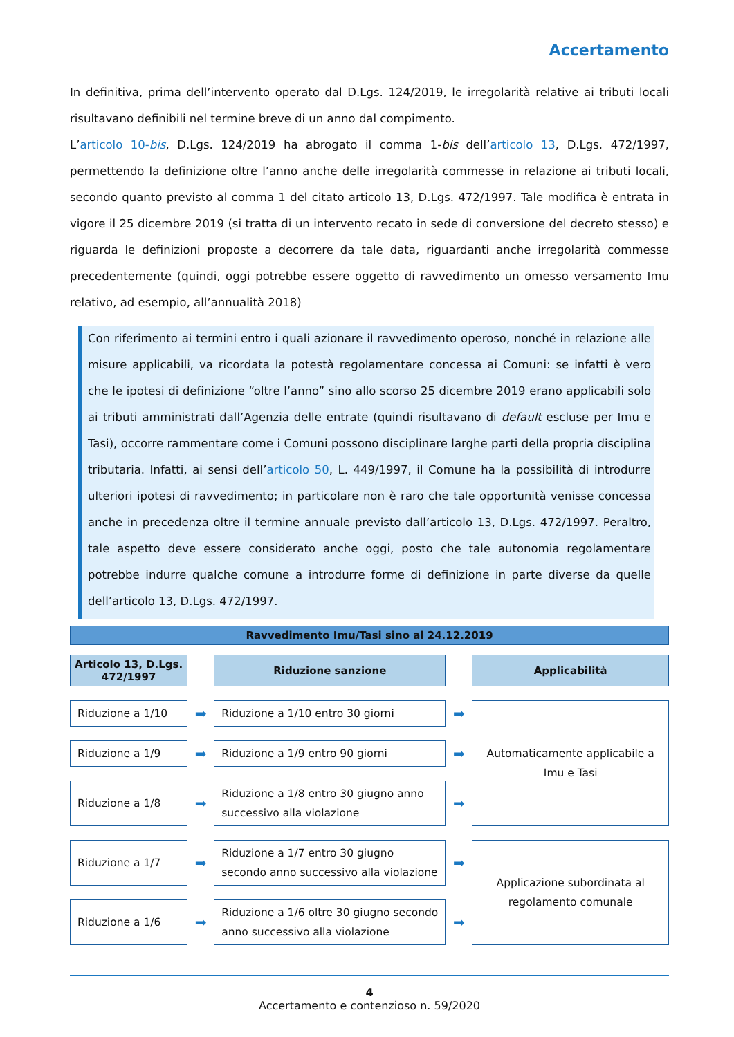Accertamento
In definitiva, prima dell’intervento operato dal D.Lgs. 124/2019, le irregolarità relative ai tributi locali risultavano definibili nel termine breve di un anno dal compimento.
L’articolo 10-bis, D.Lgs. 124/2019 ha abrogato il comma 1-bis dell’articolo 13, D.Lgs. 472/1997, permettendo la definizione oltre l’anno anche delle irregolarità commesse in relazione ai tributi locali, secondo quanto previsto al comma 1 del citato articolo 13, D.Lgs. 472/1997. Tale modifica è entrata in vigore il 25 dicembre 2019 (si tratta di un intervento recato in sede di conversione del decreto stesso) e riguarda le definizioni proposte a decorrere da tale data, riguardanti anche irregolarità commesse precedentemente (quindi, oggi potrebbe essere oggetto di ravvedimento un omesso versamento Imu relativo, ad esempio, all’annualità 2018)
Con riferimento ai termini entro i quali azionare il ravvedimento operoso, nonché in relazione alle misure applicabili, va ricordata la potestà regolamentare concessa ai Comuni: se infatti è vero che le ipotesi di definizione “oltre l’anno” sino allo scorso 25 dicembre 2019 erano applicabili solo ai tributi amministrati dall’Agenzia delle entrate (quindi risultavano di default escluse per Imu e Tasi), occorre rammentare come i Comuni possono disciplinare larghe parti della propria disciplina tributaria. Infatti, ai sensi dell’articolo 50, L. 449/1997, il Comune ha la possibilità di introdurre ulteriori ipotesi di ravvedimento; in particolare non è raro che tale opportunità venisse concessa anche in precedenza oltre il termine annuale previsto dall’articolo 13, D.Lgs. 472/1997. Peraltro, tale aspetto deve essere considerato anche oggi, posto che tale autonomia regolamentare potrebbe indurre qualche comune a introdurre forme di definizione in parte diverse da quelle dell’articolo 13, D.Lgs. 472/1997.
Ravvedimento Imu/Tasi sino al 24.12.2019
| Articolo 13, D.Lgs. 472/1997 | | Riduzione sanzione | | Applicabilità |
| Riduzione a 1/10 | ➡ | Riduzione a 1/10 entro 30 giorni | ➡ | Automaticamente applicabile a Imu e Tasi |
| Riduzione a 1/9 | ➡ | Riduzione a 1/9 entro 90 giorni | ➡ | |
| Riduzione a 1/8 | ➡ | Riduzione a 1/8 entro 30 giugno anno successivo alla violazione | ➡ | |
| Riduzione a 1/7 | ➡ | Riduzione a 1/7 entro 30 giugno secondo anno successivo alla violazione | ➡ | Applicazione subordinata al regolamento comunale |
| Riduzione a 1/6 | ➡ | Riduzione a 1/6 oltre 30 giugno secondo anno successivo alla violazione | ➡ | |
4
Accertamento e contenzioso n. 59/2020